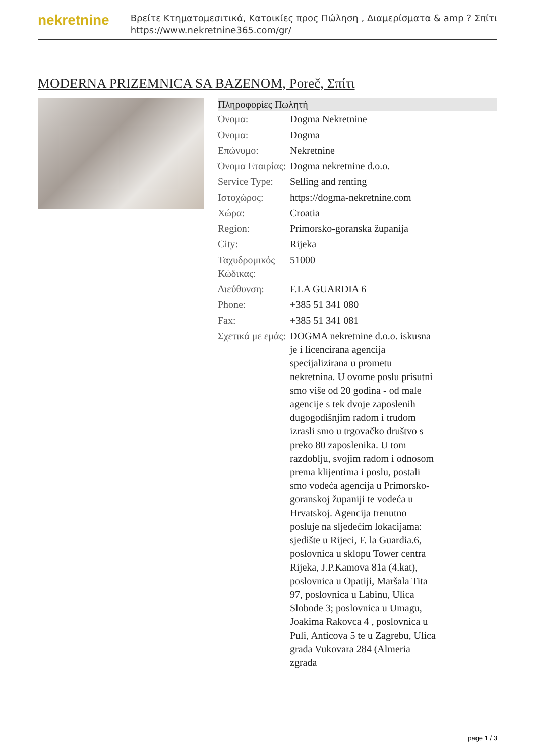nekretnine
Βρείτε Κτηματομεσιτικά, Κατοικίες προς Πώληση , Διαμερίσματα & amp ? Σπίτι
https://www.nekretnine365.com/gr/
MODERNA PRIZEMNICA SA BAZENOM, Poreč, Σπίτι
Πληροφορίες Πωλητή
| Όνομα: | Dogma Nekretnine |
| Όνομα: | Dogma |
| Επώνυμο: | Nekretnine |
| Όνομα Εταιρίας: | Dogma nekretnine d.o.o. |
| Service Type: | Selling and renting |
| Ιστοχώρος: | https://dogma-nekretnine.com |
| Χώρα: | Croatia |
| Region: | Primorsko-goranska županija |
| City: | Rijeka |
| Ταχυδρομικός Κώδικας: | 51000 |
| Διεύθυνση: | F.LA GUARDIA 6 |
| Phone: | +385 51 341 080 |
| Fax: | +385 51 341 081 |
| Σχετικά με εμάς: | DOGMA nekretnine d.o.o. iskusna je i licencirana agencija specijalizirana u prometu nekretnina. U ovome poslu prisutni smo više od 20 godina - od male agencije s tek dvoje zaposlenih dugogodišnjim radom i trudom izrasli smo u trgovačko društvo s preko 80 zaposlenika. U tom razdoblju, svojim radom i odnosom prema klijentima i poslu, postali smo vodeća agencija u Primorsko-goranskoj županiji te vodeća u Hrvatskoj. Agencija trenutno posluje na sljedećim lokacijama: sjedište u Rijeci, F. la Guardia.6, poslovnica u sklopu Tower centra Rijeka, J.P.Kamova 81a (4.kat), poslovnica u Opatiji, Maršala Tita 97, poslovnica u Labinu, Ulica Slobode 3; poslovnica u Umagu, Joakima Rakovca 4 , poslovnica u Puli, Anticova 5 te u Zagrebu, Ulica grada Vukovara 284 (Almeria zgrada |
page 1 / 3